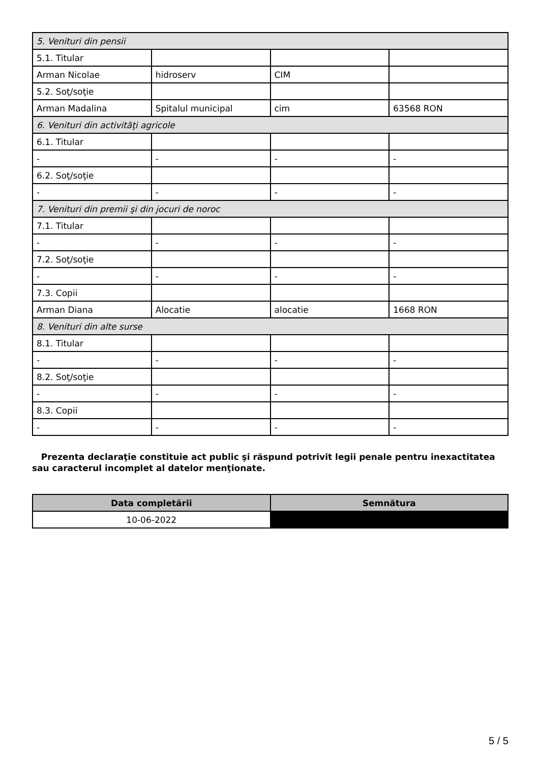| 5. Venituri din pensii | | | |
| 5.1. Titular | | | |
| Arman Nicolae | hidroserv | CIM | |
| 5.2. Soţ/soţie | | | |
| Arman Madalina | Spitalul municipal | cim | 63568 RON |
| 6. Venituri din activităţi agricole | | | |
| 6.1. Titular | | | |
| - | - | - | - |
| 6.2. Soţ/soţie | | | |
| - | - | - | - |
| 7. Venituri din premii şi din jocuri de noroc | | | |
| 7.1. Titular | | | |
| - | - | - | - |
| 7.2. Soţ/soţie | | | |
| - | - | - | - |
| 7.3. Copii | | | |
| Arman Diana | Alocatie | alocatie | 1668 RON |
| 8. Venituri din alte surse | | | |
| 8.1. Titular | | | |
| - | - | - | - |
| 8.2. Soţ/soţie | | | |
| - | - | - | - |
| 8.3. Copii | | | |
| - | - | - | - |
Prezenta declaraţie constituie act public şi răspund potrivit legii penale pentru inexactitatea sau caracterul incomplet al datelor menţionate.
| Data completării | Semnătura |
| --- | --- |
| 10-06-2022 | |
5 / 5